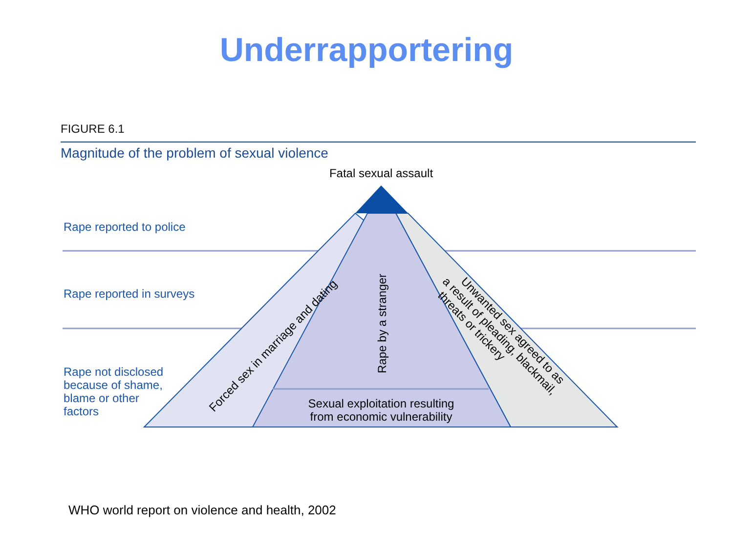Underrapportering
Fatal sexual assault
Rape reported to police
Rape reported in surveys
Rape not disclosed because of shame, blame or other factors
Forced sex in marriage and dating
Rape by a stranger
Sexual exploitation resulting from economic vulnerability
Unwanted sex agreed to as a result of pleading, blackmail, threats or trickery
FIGURE 6.1
Magnitude of the problem of sexual violence
WHO world report on violence and health, 2002